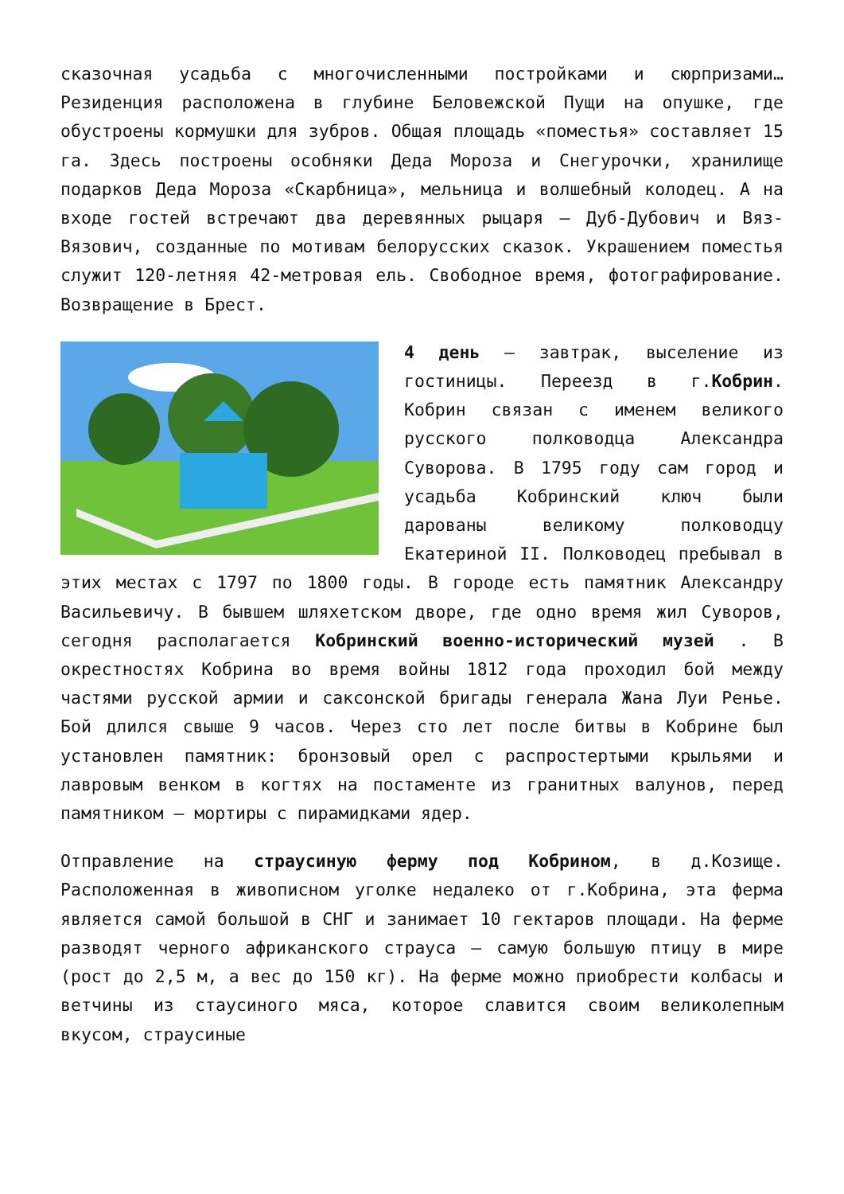сказочная усадьба с многочисленными постройками и сюрпризами… Резиденция расположена в глубине Беловежской Пущи на опушке, где обустроены кормушки для зубров. Общая площадь «поместья» составляет 15 га. Здесь построены особняки Деда Мороза и Снегурочки, хранилище подарков Деда Мороза «Скарбница», мельница и волшебный колодец. А на входе гостей встречают два деревянных рыцаря — Дуб-Дубович и Вяз-Вязович, созданные по мотивам белорусских сказок. Украшением поместья служит 120-летняя 42-метровая ель. Свободное время, фотографирование. Возвращение в Брест.
4 день — завтрак, выселение из гостиницы. Переезд в г.Кобрин. Кобрин связан с именем великого русского полководца Александра Суворова. В 1795 году сам город и усадьба Кобринский ключ были дарованы великому полководцу Екатериной II. Полководец пребывал в этих местах с 1797 по 1800 годы. В городе есть памятник Александру Васильевичу. В бывшем шляхетском дворе, где одно время жил Суворов, сегодня располагается Кобринский военно-исторический музей . В окрестностях Кобрина во время войны 1812 года проходил бой между частями русской армии и саксонской бригады генерала Жана Луи Ренье. Бой длился свыше 9 часов. Через сто лет после битвы в Кобрине был установлен памятник: бронзовый орел с распростертыми крыльями и лавровым венком в когтях на постаменте из гранитных валунов, перед памятником — мортиры с пирамидками ядер.
Отправление на страусиную ферму под Кобрином, в д.Козище. Расположенная в живописном уголке недалеко от г.Кобрина, эта ферма является самой большой в СНГ и занимает 10 гектаров площади. На ферме разводят черного африканского страуса — самую большую птицу в мире (рост до 2,5 м, а вес до 150 кг). На ферме можно приобрести колбасы и ветчины из стаусиного мяса, которое славится своим великолепным вкусом, страусиные